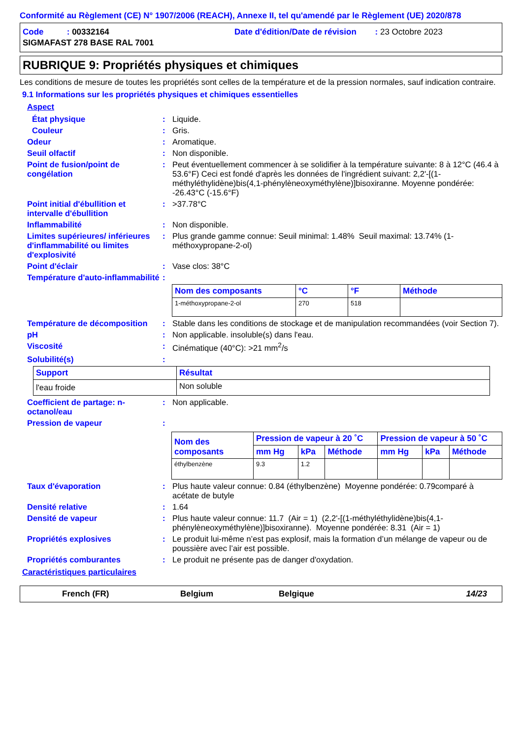Conformité au Règlement (CE) N° 1907/2006 (REACH), Annexe II, tel qu'amendé par le Règlement (UE) 2020/878
Code : 00332164 Date d'édition/Date de révision : 23 Octobre 2023
SIGMAFAST 278 BASE RAL 7001
RUBRIQUE 9: Propriétés physiques et chimiques
Les conditions de mesure de toutes les propriétés sont celles de la température et de la pression normales, sauf indication contraire.
9.1 Informations sur les propriétés physiques et chimiques essentielles
Aspect
État physique : Liquide.
Couleur : Gris.
Odeur : Aromatique.
Seuil olfactif : Non disponible.
Point de fusion/point de congélation
: Peut éventuellement commencer à se solidifier à la température suivante: 8 à 12°C (46.4 à 53.6°F) Ceci est fondé d'après les données de l'ingrédient suivant: 2,2'-[(1-méthyléthylidène)bis(4,1-phénylèneoxyméthylène)]bisoxiranne. Moyenne pondérée: -26.43°C (-15.6°F)
Point initial d'ébullition et intervalle d'ébullition
: >37.78°C
Inflammabilité : Non disponible.
Limites supérieures/ inférieures d'inflammabilité ou limites d'explosivité
: Plus grande gamme connue: Seuil minimal: 1.48% Seuil maximal: 13.74% (1-méthoxypropane-2-ol)
Point d'éclair : Vase clos: 38°C
Température d'auto-inflammabilité
:
| Nom des composants | °C | °F | Méthode |
| --- | --- | --- | --- |
| 1-méthoxypropane-2-ol | 270 | 518 | |
Température de décomposition
: Stable dans les conditions de stockage et de manipulation recommandées (voir Section 7).
pH : Non applicable. insoluble(s) dans l'eau.
Viscosité : Cinématique (40°C): >21 mm<sup>2</sup>/s
Solubilité(s) :
| Support | Résultat |
| --- | --- |
| l'eau froide | Non soluble |
Coefficient de partage: n-octanol/eau
: Non applicable.
Pression de vapeur :
| Nom des composants | Pression de vapeur à 20 ˚C | | | Pression de vapeur à 50 ˚C | | |
| --- | --- | --- | --- | --- | --- | --- |
| | mm Hg | kPa | Méthode | mm Hg | kPa | Méthode |
| éthylbenzène | 9.3 | 1.2 | | | | |
Taux d'évaporation : Plus haute valeur connue: 0.84 (éthylbenzène) Moyenne pondérée: 0.79comparé à acétate de butyle
Densité relative : 1.64
Densité de vapeur : Plus haute valeur connue: 11.7 (Air = 1) (2,2'-[(1-méthyléthylidène)bis(4,1-phénylèneoxyméthylène)]bisoxiranne). Moyenne pondérée: 8.31 (Air = 1)
Propriétés explosives : Le produit lui-même n’est pas explosif, mais la formation d’un mélange de vapeur ou de poussière avec l’air est possible.
Propriétés comburantes : Le produit ne présente pas de danger d'oxydation.
Caractéristiques particulaires
French (FR) Belgium Belgique 14/23